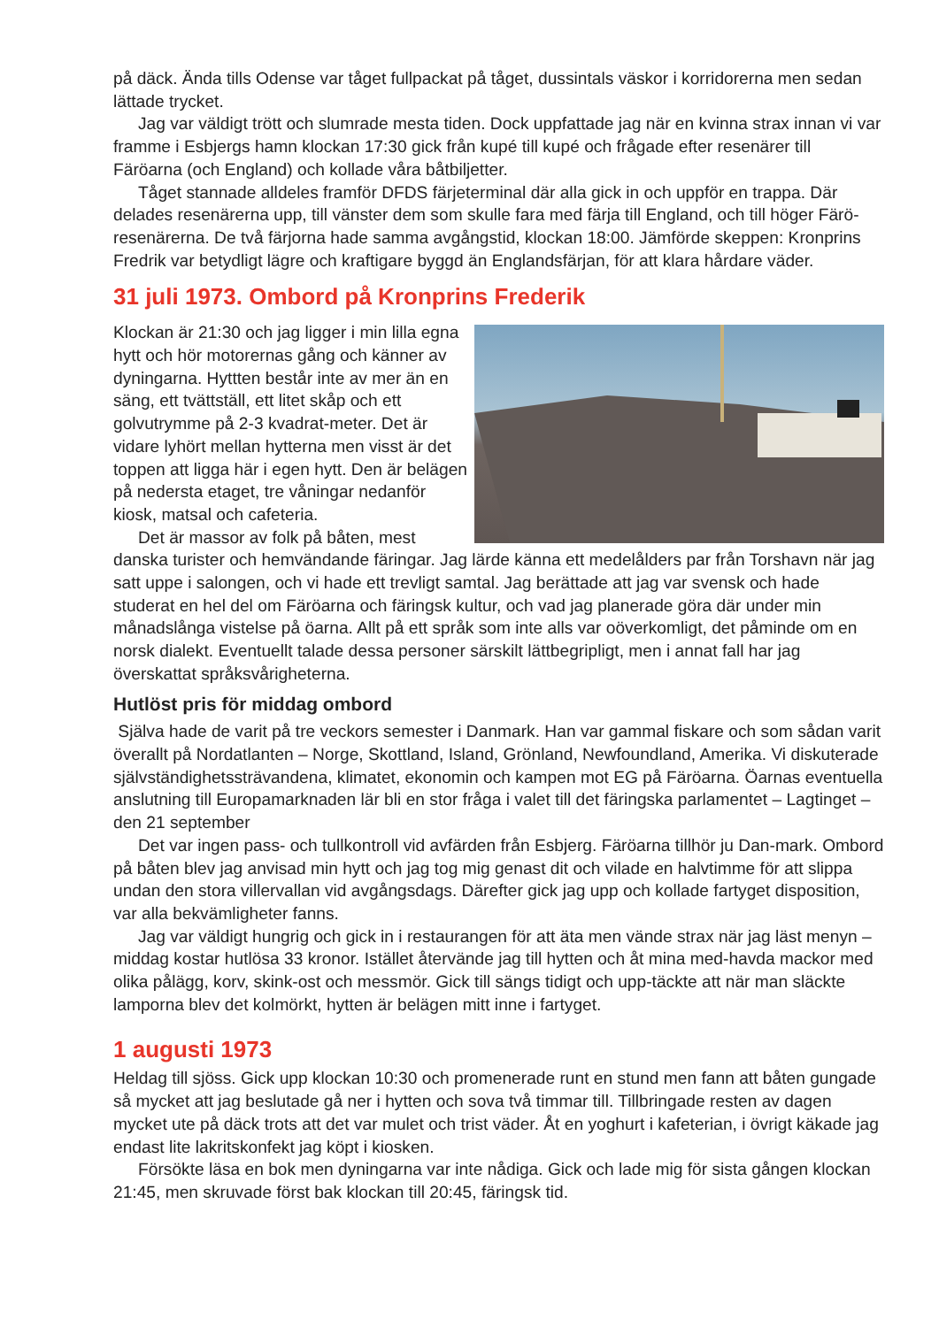på däck. Ända tills Odense var tåget fullpackat på tåget, dussintals väskor i korridorerna men sedan lättade trycket.
Jag var väldigt trött och slumrade mesta tiden. Dock uppfattade jag när en kvinna strax innan vi var framme i Esbjergs hamn klockan 17:30 gick från kupé till kupé och frågade efter resenärer till Färöarna (och England) och kollade våra båtbiljetter.
Tåget stannade alldeles framför DFDS färjeterminal där alla gick in och uppför en trappa. Där delades resenärerna upp, till vänster dem som skulle fara med färja till England, och till höger Färö-resenärerna. De två färjorna hade samma avgångstid, klockan 18:00. Jämförde skeppen: Kronprins Fredrik var betydligt lägre och kraftigare byggd än Englandsfärjan, för att klara hårdare väder.
31 juli 1973. Ombord på Kronprins Frederik
Klockan är 21:30 och jag ligger i min lilla egna hytt och hör motorernas gång och känner av dyningarna. Hyttten består inte av mer än en säng, ett tvättställ, ett litet skåp och ett golvutrymme på 2-3 kvadrat-meter. Det är vidare lyhört mellan hytterna men visst är det toppen att ligga här i egen hytt. Den är belägen på nedersta etaget, tre våningar nedanför kiosk, matsal och cafeteria.
Det är massor av folk på båten, mest danska turister och hemvändande färingar. Jag lärde känna ett medelålders par från Torshavn när jag satt uppe i salongen, och vi hade ett trevligt samtal. Jag berättade att jag var svensk och hade studerat en hel del om Färöarna och färingsk kultur, och vad jag planerade göra där under min månadslånga vistelse på öarna. Allt på ett språk som inte alls var oöverkomligt, det påminde om en norsk dialekt. Eventuellt talade dessa personer särskilt lättbegripligt, men i annat fall har jag överskattat språksvårigheterna.
Hutlöst pris för middag ombord
Själva hade de varit på tre veckors semester i Danmark. Han var gammal fiskare och som sådan varit överallt på Nordatlanten – Norge, Skottland, Island, Grönland, Newfoundland, Amerika. Vi diskuterade självständighetssträvandena, klimatet, ekonomin och kampen mot EG på Färöarna. Öarnas eventuella anslutning till Europamarknaden lär bli en stor fråga i valet till det färingska parlamentet – Lagtinget – den 21 september
Det var ingen pass- och tullkontroll vid avfärden från Esbjerg. Färöarna tillhör ju Dan-mark. Ombord på båten blev jag anvisad min hytt och jag tog mig genast dit och vilade en halvtimme för att slippa undan den stora villervallan vid avgångsdags. Därefter gick jag upp och kollade fartyget disposition, var alla bekvämligheter fanns.
Jag var väldigt hungrig och gick in i restaurangen för att äta men vände strax när jag läst menyn – middag kostar hutlösa 33 kronor. Istället återvände jag till hytten och åt mina med-havda mackor med olika pålägg, korv, skink-ost och messmör. Gick till sängs tidigt och upp-täckte att när man släckte lamporna blev det kolmörkt, hytten är belägen mitt inne i fartyget.
1 augusti 1973
Heldag till sjöss. Gick upp klockan 10:30 och promenerade runt en stund men fann att båten gungade så mycket att jag beslutade gå ner i hytten och sova två timmar till. Tillbringade resten av dagen mycket ute på däck trots att det var mulet och trist väder. Åt en yoghurt i kafeterian, i övrigt käkade jag endast lite lakritskonfekt jag köpt i kiosken.
Försökte läsa en bok men dyningarna var inte nådiga. Gick och lade mig för sista gången klockan 21:45, men skruvade först bak klockan till 20:45, färingsk tid.